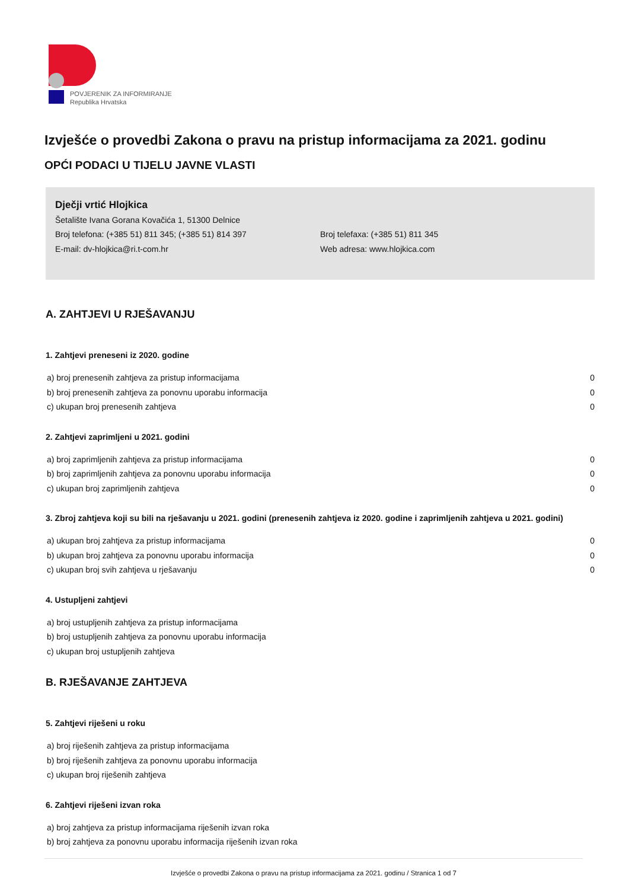POVJERENIK ZA INFORMIRANJE
Republika Hrvatska
Izvješće o provedbi Zakona o pravu na pristup informacijama za 2021. godinu
OPĆI PODACI U TIJELU JAVNE VLASTI
Dječji vrtić Hlojkica
Šetalište Ivana Gorana Kovačića 1, 51300 Delnice
Broj telefona: (+385 51) 811 345; (+385 51) 814 397 Broj telefaxa: (+385 51) 811 345
E-mail: dv-hlojkica@ri.t-com.hr Web adresa: www.hlojkica.com
A. ZAHTJEVI U RJEŠAVANJU
1. Zahtjevi preneseni iz 2020. godine
a) broj prenesenih zahtjeva za pristup informacijama 0
b) broj prenesenih zahtjeva za ponovnu uporabu informacija 0
c) ukupan broj prenesenih zahtjeva 0
2. Zahtjevi zaprimljeni u 2021. godini
a) broj zaprimljenih zahtjeva za pristup informacijama 0
b) broj zaprimljenih zahtjeva za ponovnu uporabu informacija 0
c) ukupan broj zaprimljenih zahtjeva 0
3. Zbroj zahtjeva koji su bili na rješavanju u 2021. godini (prenesenih zahtjeva iz 2020. godine i zaprimljenih zahtjeva u 2021. godini)
a) ukupan broj zahtjeva za pristup informacijama 0
b) ukupan broj zahtjeva za ponovnu uporabu informacija 0
c) ukupan broj svih zahtjeva u rješavanju 0
4. Ustupljeni zahtjevi
a) broj ustupljenih zahtjeva za pristup informacijama
b) broj ustupljenih zahtjeva za ponovnu uporabu informacija
c) ukupan broj ustupljenih zahtjeva
B. RJEŠAVANJE ZAHTJEVA
5. Zahtjevi riješeni u roku
a) broj riješenih zahtjeva za pristup informacijama
b) broj riješenih zahtjeva za ponovnu uporabu informacija
c) ukupan broj riješenih zahtjeva
6. Zahtjevi riješeni izvan roka
a) broj zahtjeva za pristup informacijama riješenih izvan roka
b) broj zahtjeva za ponovnu uporabu informacija riješenih izvan roka
Izvješće o provedbi Zakona o pravu na pristup informacijama za 2021. godinu / Stranica 1 od 7